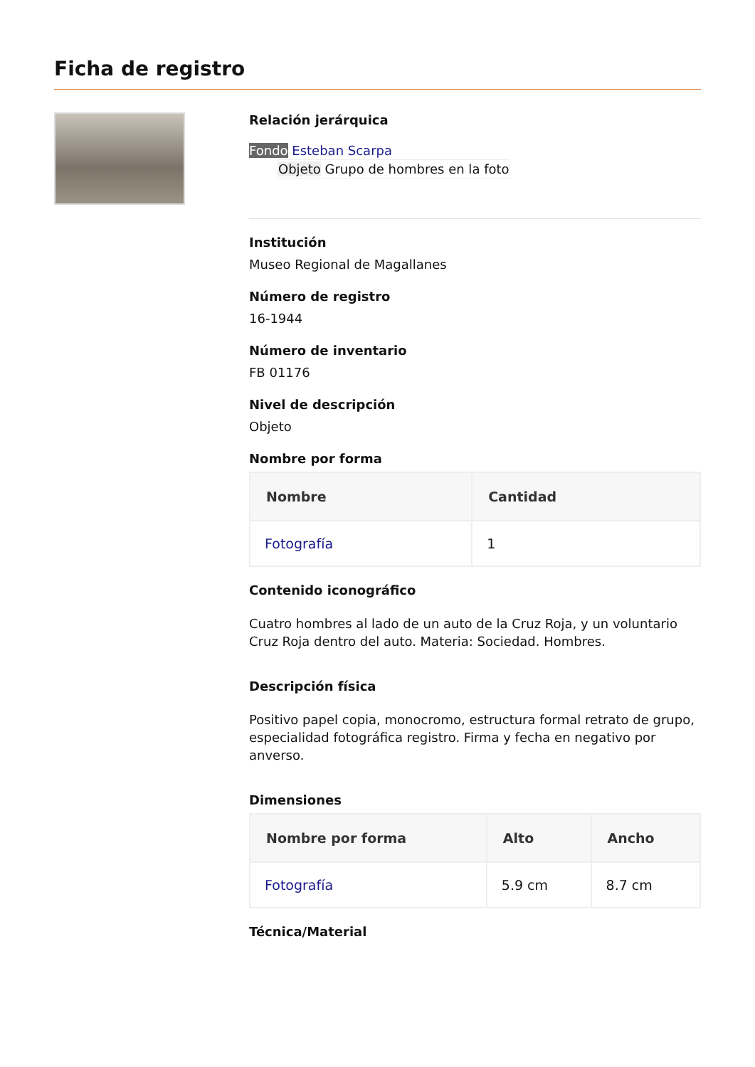Ficha de registro
Relación jerárquica
Fondo Esteban Scarpa
Objeto Grupo de hombres en la foto
Institución
Museo Regional de Magallanes
Número de registro
16-1944
Número de inventario
FB 01176
Nivel de descripción
Objeto
Nombre por forma
| Nombre | Cantidad |
| --- | --- |
| Fotografía | 1 |
Contenido iconográfico
Cuatro hombres al lado de un auto de la Cruz Roja, y un voluntario Cruz Roja dentro del auto. Materia: Sociedad. Hombres.
Descripción física
Positivo papel copia, monocromo, estructura formal retrato de grupo, especialidad fotográfica registro. Firma y fecha en negativo por anverso.
Dimensiones
| Nombre por forma | Alto | Ancho |
| --- | --- | --- |
| Fotografía | 5.9 cm | 8.7 cm |
Técnica/Material